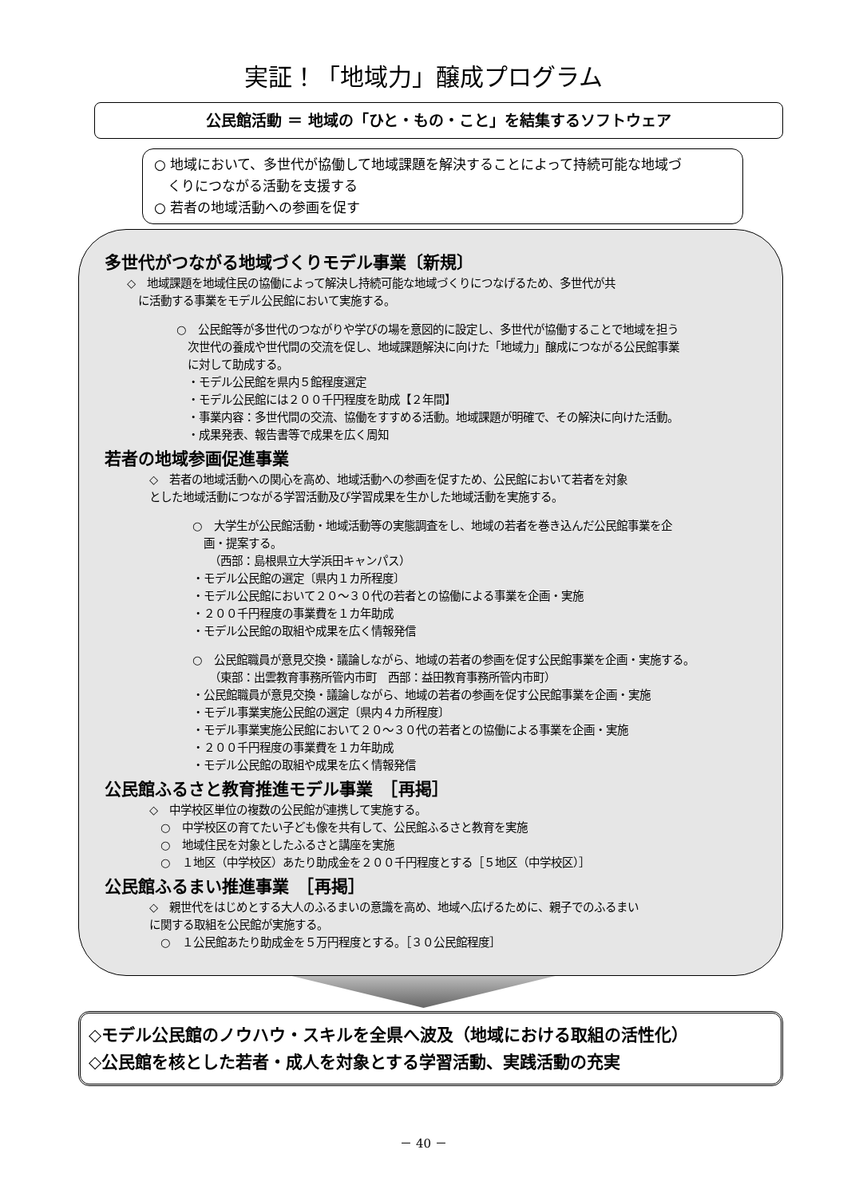実証！「地域力」醸成プログラム
公民館活動 ＝ 地域の「ひと・もの・こと」を結集するソフトウェア
○ 地域において、多世代が協働して地域課題を解決することによって持続可能な地域づ
　くりにつながる活動を支援する
○ 若者の地域活動への参画を促す
多世代がつながる地域づくりモデル事業〔新規〕
◇　地域課題を地域住民の協働によって解決し持続可能な地域づくりにつなげるため、多世代が共
　に活動する事業をモデル公民館において実施する。
○　公民館等が多世代のつながりや学びの場を意図的に設定し、多世代が協働することで地域を担う
　次世代の養成や世代間の交流を促し、地域課題解決に向けた「地域力」醸成につながる公民館事業
　に対して助成する。
　・モデル公民館を県内５館程度選定
　・モデル公民館には２００千円程度を助成【２年間】
　・事業内容：多世代間の交流、協働をすすめる活動。地域課題が明確で、その解決に向けた活動。
　・成果発表、報告書等で成果を広く周知
若者の地域参画促進事業
　　◇　若者の地域活動への関心を高め、地域活動への参画を促すため、公民館において若者を対象
　　とした地域活動につながる学習活動及び学習成果を生かした地域活動を実施する。
○　大学生が公民館活動・地域活動等の実態調査をし、地域の若者を巻き込んだ公民館事業を企
　画・提案する。
　　（西部：島根県立大学浜田キャンパス）
・モデル公民館の選定〔県内１カ所程度〕
・モデル公民館において２０～３０代の若者との協働による事業を企画・実施
・２００千円程度の事業費を１カ年助成
・モデル公民館の取組や成果を広く情報発信
○　公民館職員が意見交換・議論しながら、地域の若者の参画を促す公民館事業を企画・実施する。
　　（東部：出雲教育事務所管内市町　西部：益田教育事務所管内市町）
・公民館職員が意見交換・議論しながら、地域の若者の参画を促す公民館事業を企画・実施
・モデル事業実施公民館の選定〔県内４カ所程度〕
・モデル事業実施公民館において２０～３０代の若者との協働による事業を企画・実施
・２００千円程度の事業費を１カ年助成
・モデル公民館の取組や成果を広く情報発信
公民館ふるさと教育推進モデル事業　［再掲］
　　◇　中学校区単位の複数の公民館が連携して実施する。
　　　○　中学校区の育てたい子ども像を共有して、公民館ふるさと教育を実施
　　　○　地域住民を対象としたふるさと講座を実施
　　　○　１地区（中学校区）あたり助成金を２００千円程度とする［５地区（中学校区）］
公民館ふるまい推進事業　［再掲］
　　◇　親世代をはじめとする大人のふるまいの意識を高め、地域へ広げるために、親子でのふるまい
　　に関する取組を公民館が実施する。
　　　○　１公民館あたり助成金を５万円程度とする。［３０公民館程度］
◇モデル公民館のノウハウ・スキルを全県へ波及（地域における取組の活性化）
◇公民館を核とした若者・成人を対象とする学習活動、実践活動の充実
－ 40 －